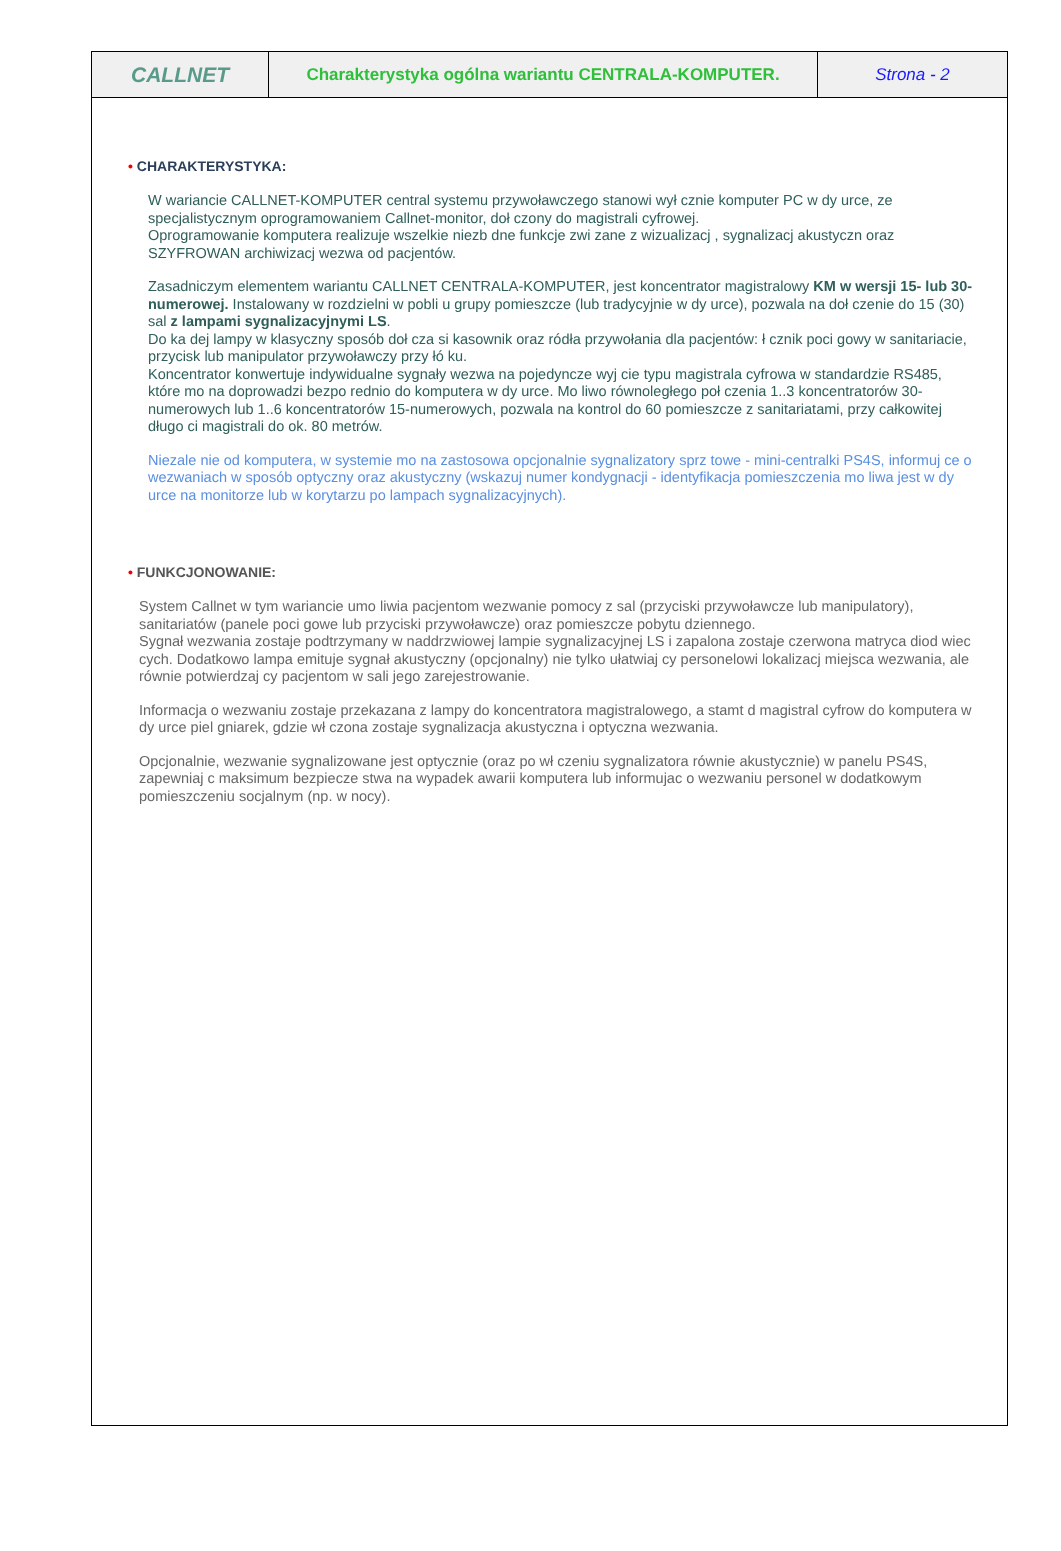CALLNET
Charakterystyka ogólna wariantu CENTRALA-KOMPUTER. Strona - 2
• CHARAKTERYSTYKA:
W wariancie CALLNET-KOMPUTER central systemu przywoławczego stanowi wył cznie komputer PC w dy urce, ze specjalistycznym oprogramowaniem Callnet-monitor, doł czony do magistrali cyfrowej.
Oprogramowanie komputera realizuje wszelkie niezb dne funkcje zwi zane z wizualizacj , sygnalizacj akustyczn oraz SZYFROWAN archiwizacj wezwa od pacjentów.
Zasadniczym elementem wariantu CALLNET CENTRALA-KOMPUTER, jest koncentrator magistralowy KM w wersji 15- lub 30-numerowej. Instalowany w rozdzielni w pobli u grupy pomieszcze (lub tradycyjnie w dy urce), pozwala na doł czenie do 15 (30) sal z lampami sygnalizacyjnymi LS.
Do ka dej lampy w klasyczny sposób doł cza si kasownik oraz ródła przywołania dla pacjentów: ł cznik poci gowy w sanitariacie, przycisk lub manipulator przywoławczy przy łó ku.
Koncentrator konwertuje indywidualne sygnały wezwa na pojedyncze wyj cie typu magistrala cyfrowa w standardzie RS485, które mo na doprowadzi bezpo rednio do komputera w dy urce. Mo liwo równoległego poł czenia 1..3 koncentratorów 30-numerowych lub 1..6 koncentratorów 15-numerowych, pozwala na kontrol do 60 pomieszcze z sanitariatami, przy całkowitej długo ci magistrali do ok. 80 metrów.
Niezale nie od komputera, w systemie mo na zastosowa opcjonalnie sygnalizatory sprz towe - mini-centralki PS4S, informuj ce o wezwaniach w sposób optyczny oraz akustyczny (wskazuj numer kondygnacji - identyfikacja pomieszczenia mo liwa jest w dy urce na monitorze lub w korytarzu po lampach sygnalizacyjnych).
• FUNKCJONOWANIE:
System Callnet w tym wariancie umo liwia pacjentom wezwanie pomocy z sal (przyciski przywoławcze lub manipulatory), sanitariatów (panele poci gowe lub przyciski przywoławcze) oraz pomieszcze pobytu dziennego.
Sygnał wezwania zostaje podtrzymany w naddrzwiowej lampie sygnalizacyjnej LS i zapalona zostaje czerwona matryca diod wiec cych. Dodatkowo lampa emituje sygnał akustyczny (opcjonalny) nie tylko ułatwiaj cy personelowi lokalizacj miejsca wezwania, ale równie potwierdzaj cy pacjentom w sali jego zarejestrowanie.
Informacja o wezwaniu zostaje przekazana z lampy do koncentratora magistralowego, a stamt d magistral cyfrow do komputera w dy urce piel gniarek, gdzie wł czona zostaje sygnalizacja akustyczna i optyczna wezwania.
Opcjonalnie, wezwanie sygnalizowane jest optycznie (oraz po wł czeniu sygnalizatora równie akustycznie) w panelu PS4S, zapewniaj c maksimum bezpiecze stwa na wypadek awarii komputera lub informujac o wezwaniu personel w dodatkowym pomieszczeniu socjalnym (np. w nocy).